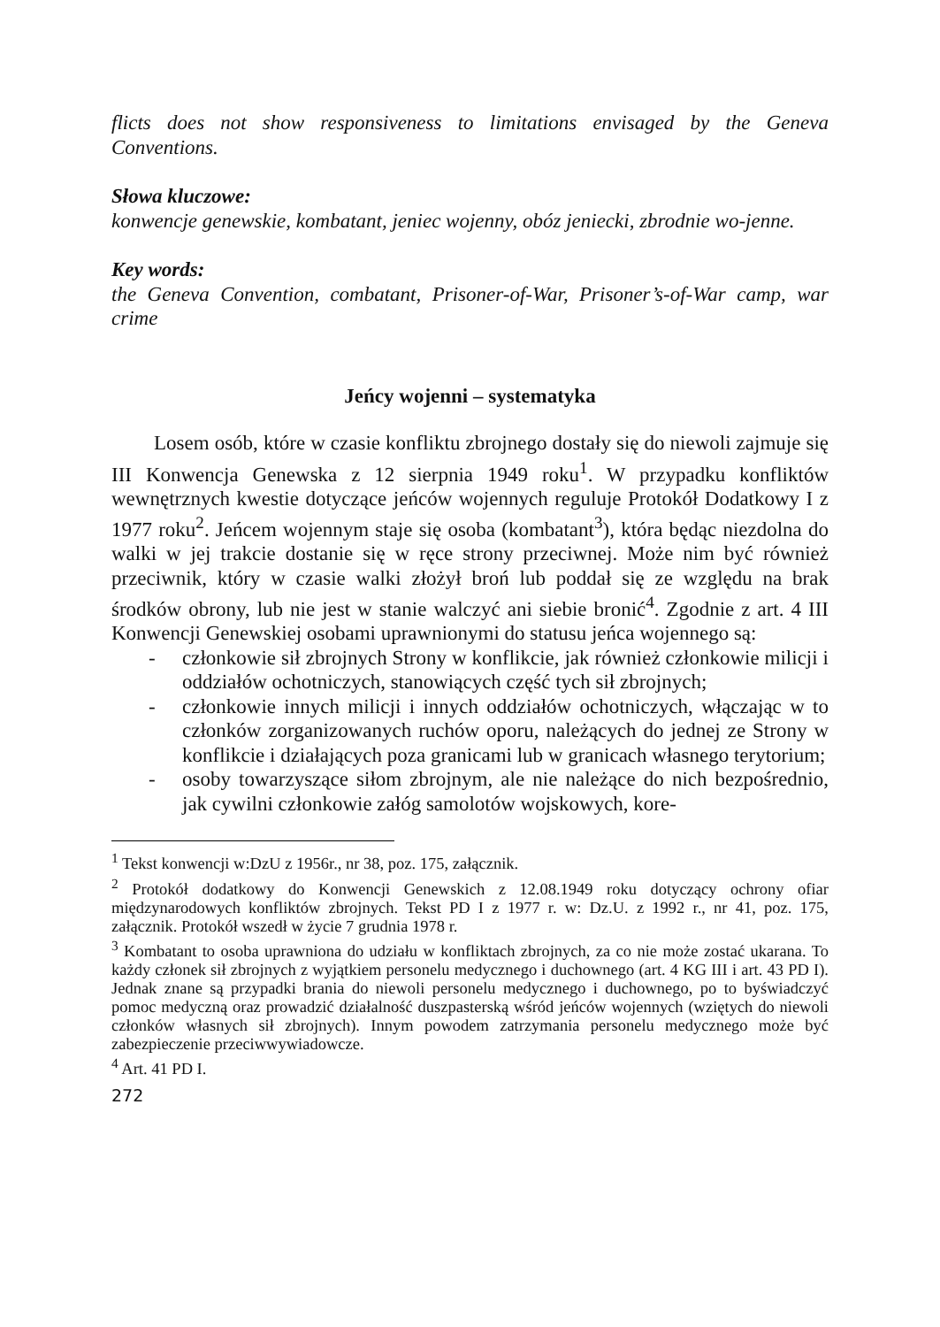flicts does not show responsiveness to limitations envisaged by the Geneva Conventions.
Słowa kluczowe:
konwencje genewskie, kombatant, jeniec wojenny, obóz jeniecki, zbrodnie wo-jenne.
Key words:
the Geneva Convention, combatant, Prisoner-of-War, Prisoner’s-of-War camp, war crime
Jeńcy wojenni – systematyka
Losem osób, które w czasie konfliktu zbrojnego dostały się do niewoli zajmuje się III Konwencja Genewska z 12 sierpnia 1949 roku<sup>1</sup>. W przypadku konfliktów wewnętrznych kwestie dotyczące jeńców wojennych reguluje Protokół Dodatkowy I z 1977 roku<sup>2</sup>. Jeńcem wojennym staje się osoba (kombatant<sup>3</sup>), która będąc niezdolna do walki w jej trakcie dostanie się w ręce strony przeciwnej. Może nim być również przeciwnik, który w czasie walki złożył broń lub poddał się ze względu na brak środków obrony, lub nie jest w stanie walczyć ani siebie bronić<sup>4</sup>. Zgodnie z art. 4 III Konwencji Genewskiej osobami uprawnionymi do statusu jeńca wojennego są:
- członkowie sił zbrojnych Strony w konflikcie, jak również członkowie milicji i oddziałów ochotniczych, stanowiących część tych sił zbrojnych;
- członkowie innych milicji i innych oddziałów ochotniczych, włączając w to członków zorganizowanych ruchów oporu, należących do jednej ze Strony w konflikcie i działających poza granicami lub w granicach własnego terytorium;
- osoby towarzyszące siłom zbrojnym, ale nie należące do nich bezpośrednio, jak cywilni członkowie załóg samolotów wojskowych, kore-
<sup>1</sup> Tekst konwencji w:DzU z 1956r., nr 38, poz. 175, załącznik.
<sup>2</sup> Protokół dodatkowy do Konwencji Genewskich z 12.08.1949 roku dotyczący ochrony ofiar międzynarodowych konfliktów zbrojnych. Tekst PD I z 1977 r. w: Dz.U. z 1992 r., nr 41, poz. 175, załącznik. Protokół wszedł w życie 7 grudnia 1978 r.
<sup>3</sup> Kombatant to osoba uprawniona do udziału w konfliktach zbrojnych, za co nie może zostać ukarana. To każdy członek sił zbrojnych z wyjątkiem personelu medycznego i duchownego (art. 4 KG III i art. 43 PD I). Jednak znane są przypadki brania do niewoli personelu medycznego i duchownego, po to byświadczyć pomoc medyczną oraz prowadzić działalność duszpasterską wśród jeńców wojennych (wziętych do niewoli członków własnych sił zbrojnych). Innym powodem zatrzymania personelu medycznego może być zabezpieczenie przeciwwywiadowcze.
<sup>4</sup> Art. 41 PD I.
272